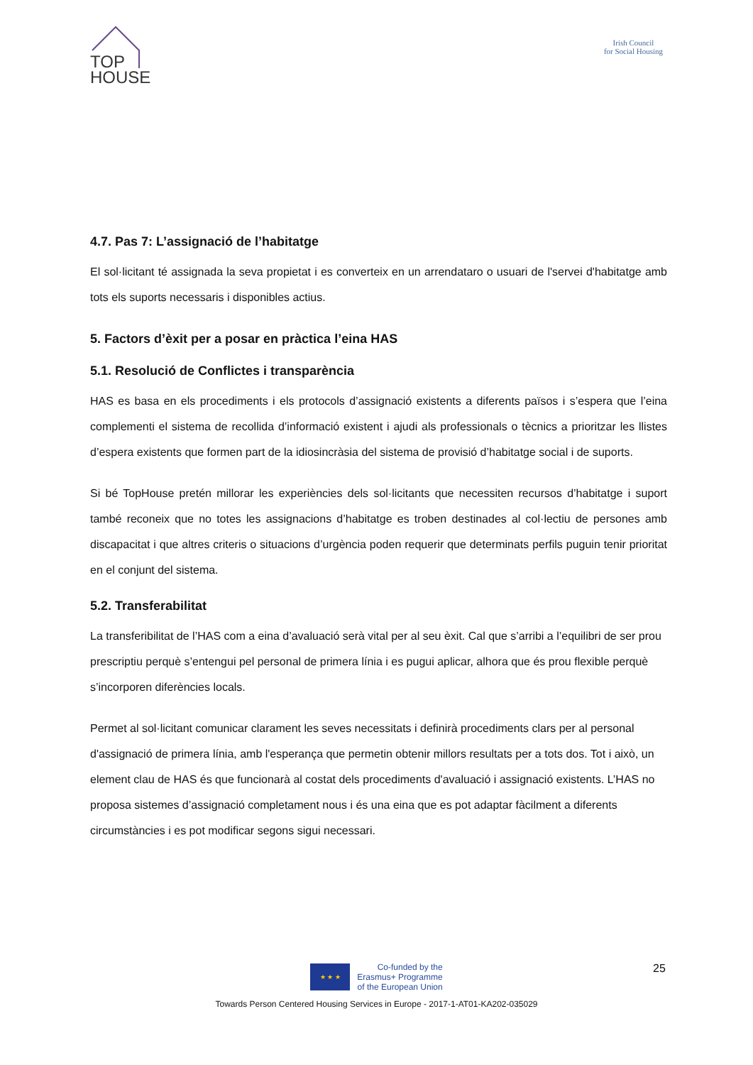TOP
HOUSE
Irish Council
for Social Housing
4.7. Pas 7: L’assignació de l’habitatge
El sol·licitant té assignada la seva propietat i es converteix en un arrendataro o usuari de l'servei d'habitatge amb tots els suports necessaris i disponibles actius.
5. Factors d’èxit per a posar en pràctica l’eina HAS
5.1. Resolució de Conflictes i transparència
HAS es basa en els procediments i els protocols d’assignació existents a diferents països i s’espera que l’eina complementi el sistema de recollida d’informació existent i ajudi als professionals o tècnics a prioritzar les llistes d’espera existents que formen part de la idiosincràsia del sistema de provisió d’habitatge social i de suports.
Si bé TopHouse pretén millorar les experiències dels sol·licitants que necessiten recursos d’habitatge i suport també reconeix que no totes les assignacions d’habitatge es troben destinades al col·lectiu de persones amb discapacitat i que altres criteris o situacions d’urgència poden requerir que determinats perfils puguin tenir prioritat en el conjunt del sistema.
5.2. Transferabilitat
La transferibilitat de l’HAS com a eina d’avaluació serà vital per al seu èxit. Cal que s’arribi a l’equilibri de ser prou prescriptiu perquè s’entengui pel personal de primera línia i es pugui aplicar, alhora que és prou flexible perquè s’incorporen diferències locals.
Permet al sol·licitant comunicar clarament les seves necessitats i definirà procediments clars per al personal d'assignació de primera línia, amb l'esperança que permetin obtenir millors resultats per a tots dos. Tot i això, un element clau de HAS és que funcionarà al costat dels procediments d'avaluació i assignació existents. L’HAS no proposa sistemes d’assignació completament nous i és una eina que es pot adaptar fàcilment a diferents circumstàncies i es pot modificar segons sigui necessari.
25
★ ★ ★
Co-funded by the
Erasmus+ Programme
of the European Union
Towards Person Centered Housing Services in Europe - 2017-1-AT01-KA202-035029